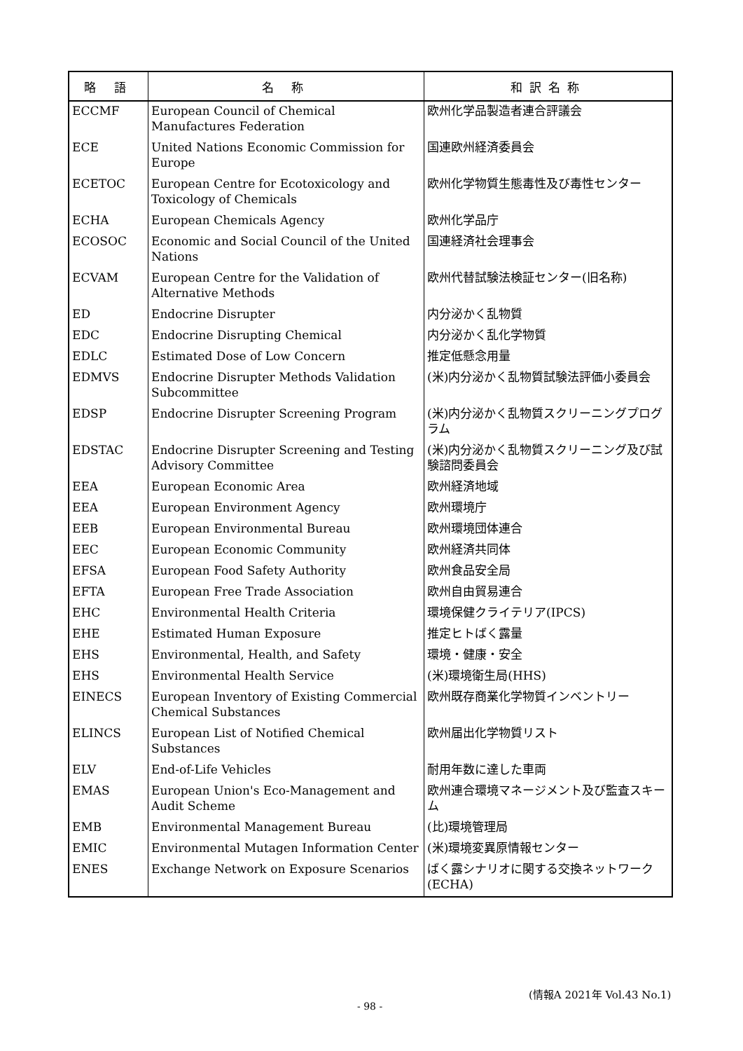| 略 語 | 名 称 | 和訳名称 |
| --- | --- | --- |
| ECCMF | European Council of Chemical Manufactures Federation | 欧州化学品製造者連合評議会 |
| ECE | United Nations Economic Commission for Europe | 国連欧州経済委員会 |
| ECETOC | European Centre for Ecotoxicology and Toxicology of Chemicals | 欧州化学物質生態毒性及び毒性センター |
| ECHA | European Chemicals Agency | 欧州化学品庁 |
| ECOSOC | Economic and Social Council of the United Nations | 国連経済社会理事会 |
| ECVAM | European Centre for the Validation of Alternative Methods | 欧州代替試験法検証センター(旧名称) |
| ED | Endocrine Disrupter | 内分泌かく乱物質 |
| EDC | Endocrine Disrupting Chemical | 内分泌かく乱化学物質 |
| EDLC | Estimated Dose of Low Concern | 推定低懸念用量 |
| EDMVS | Endocrine Disrupter Methods Validation Subcommittee | (米)内分泌かく乱物質試験法評価小委員会 |
| EDSP | Endocrine Disrupter Screening Program | (米)内分泌かく乱物質スクリーニングプログラム |
| EDSTAC | Endocrine Disrupter Screening and Testing Advisory Committee | (米)内分泌かく乱物質スクリーニング及び試験諮問委員会 |
| EEA | European Economic Area | 欧州経済地域 |
| EEA | European Environment Agency | 欧州環境庁 |
| EEB | European Environmental Bureau | 欧州環境団体連合 |
| EEC | European Economic Community | 欧州経済共同体 |
| EFSA | European Food Safety Authority | 欧州食品安全局 |
| EFTA | European Free Trade Association | 欧州自由貿易連合 |
| EHC | Environmental Health Criteria | 環境保健クライテリア(IPCS) |
| EHE | Estimated Human Exposure | 推定ヒトばく露量 |
| EHS | Environmental, Health, and Safety | 環境・健康・安全 |
| EHS | Environmental Health Service | (米)環境衛生局(HHS) |
| EINECS | European Inventory of Existing Commercial Chemical Substances | 欧州既存商業化学物質インベントリー |
| ELINCS | European List of Notified Chemical Substances | 欧州届出化学物質リスト |
| ELV | End-of-Life Vehicles | 耐用年数に達した車両 |
| EMAS | European Union's Eco-Management and Audit Scheme | 欧州連合環境マネージメント及び監査スキーム |
| EMB | Environmental Management Bureau | (比)環境管理局 |
| EMIC | Environmental Mutagen Information Center | (米)環境変異原情報センター |
| ENES | Exchange Network on Exposure Scenarios | ばく露シナリオに関する交換ネットワーク(ECHA) |
(情報A 2021年 Vol.43 No.1)
- 98 -